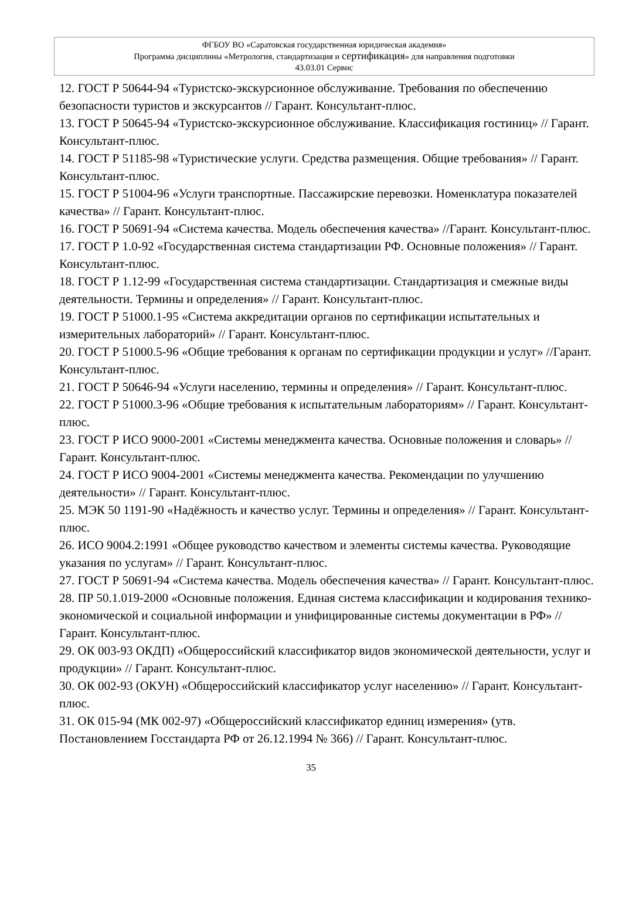ФГБОУ ВО «Саратовская государственная юридическая академия»
Программа дисциплины «Метрология, стандартизация и сертификация» для направления подготовки
43.03.01 Сервис
12. ГОСТ Р 50644-94 «Туристско-экскурсионное обслуживание. Требования по обеспечению безопасности туристов и экскурсантов // Гарант. Консультант-плюс.
13. ГОСТ Р 50645-94 «Туристско-экскурсионное обслуживание. Классификация гостиниц» // Гарант. Консультант-плюс.
14. ГОСТ Р 51185-98 «Туристические услуги. Средства размещения. Общие требования» // Гарант. Консультант-плюс.
15. ГОСТ Р 51004-96 «Услуги транспортные. Пассажирские перевозки. Номенклатура показателей качества» // Гарант. Консультант-плюс.
16. ГОСТ Р 50691-94 «Система качества. Модель обеспечения качества» //Гарант. Консультант-плюс.
17. ГОСТ Р 1.0-92 «Государственная система стандартизации РФ. Основные положения» // Гарант. Консультант-плюс.
18. ГОСТ Р 1.12-99 «Государственная система стандартизации. Стандартизация и смежные виды деятельности. Термины и определения» // Гарант. Консультант-плюс.
19. ГОСТ Р 51000.1-95 «Система аккредитации органов по сертификации испытательных и измерительных лабораторий» // Гарант. Консультант-плюс.
20. ГОСТ Р 51000.5-96 «Общие требования к органам по сертификации продукции и услуг» //Гарант. Консультант-плюс.
21. ГОСТ Р 50646-94 «Услуги населению, термины и определения» // Гарант. Консультант-плюс.
22. ГОСТ Р 51000.3-96 «Общие требования к испытательным лабораториям» // Гарант. Консультант-плюс.
23. ГОСТ Р ИСО 9000-2001 «Системы менеджмента качества. Основные положения и словарь» //Гарант. Консультант-плюс.
24. ГОСТ Р ИСО 9004-2001 «Системы менеджмента качества. Рекомендации по улучшению деятельности» // Гарант. Консультант-плюс.
25. МЭК 50 1191-90 «Надёжность и качество услуг. Термины и определения» // Гарант. Консультант-плюс.
26. ИСО 9004.2:1991 «Общее руководство качеством и элементы системы качества. Руководящие указания по услугам» // Гарант. Консультант-плюс.
27. ГОСТ Р 50691-94 «Система качества. Модель обеспечения качества» // Гарант. Консультант-плюс.
28. ПР 50.1.019-2000 «Основные положения. Единая система классификации и кодирования технико-экономической и социальной информации и унифицированные системы документации в РФ» // Гарант. Консультант-плюс.
29. ОК 003-93 ОКДП) «Общероссийский классификатор видов экономической деятельности, услуг и продукции» // Гарант. Консультант-плюс.
30. ОК 002-93 (ОКУН) «Общероссийский классификатор услуг населению» // Гарант. Консультант-плюс.
31. ОК 015-94 (МК 002-97) «Общероссийский классификатор единиц измерения» (утв. Постановлением Госстандарта РФ от 26.12.1994 № 366) // Гарант. Консультант-плюс.
35